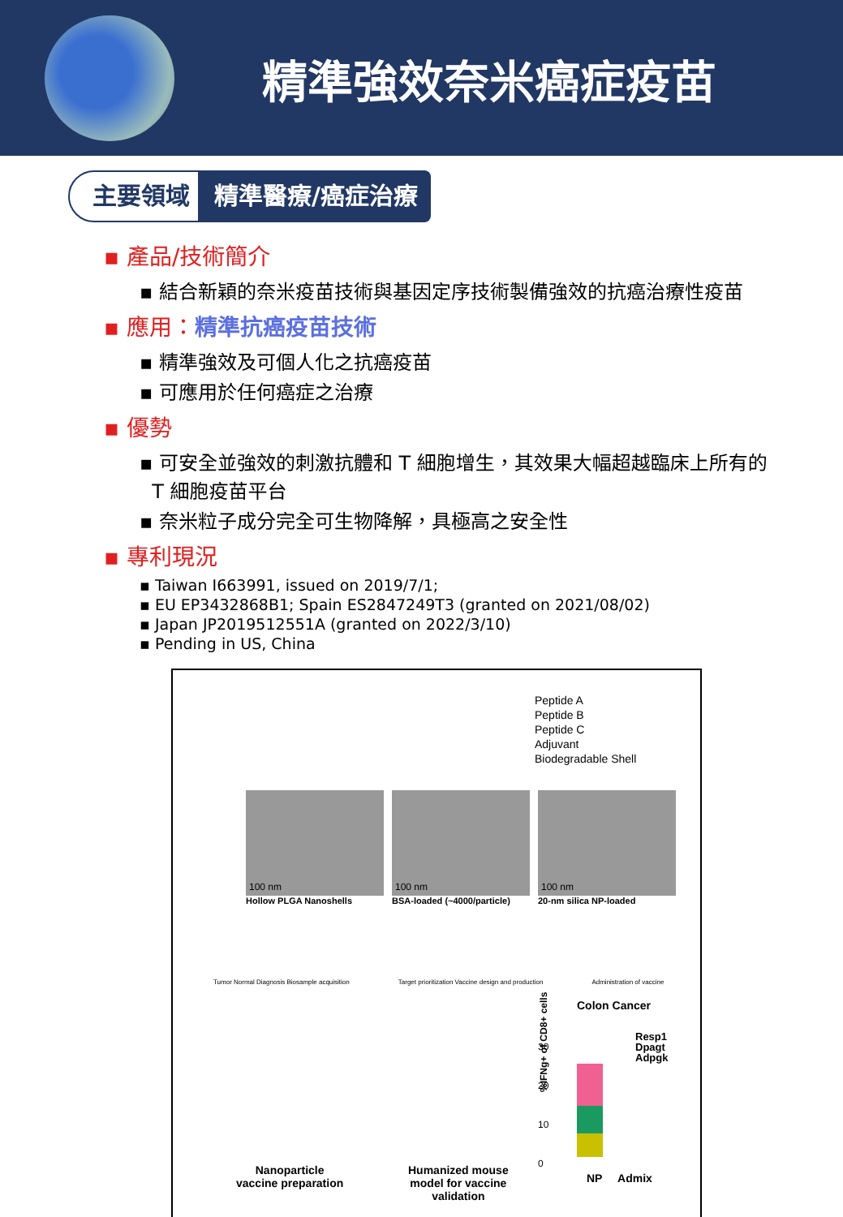精準強效奈米癌症疫苗
主要領域
精準醫療/癌症治療
▪ 產品/技術簡介
▪ 結合新穎的奈米疫苗技術與基因定序技術製備強效的抗癌治療性疫苗
▪ 應用：精準抗癌疫苗技術
▪ 精準強效及可個人化之抗癌疫苗
▪ 可應用於任何癌症之治療
▪ 優勢
▪ 可安全並強效的刺激抗體和 T 細胞增生，其效果大幅超越臨床上所有的
T 細胞疫苗平台
▪ 奈米粒子成分完全可生物降解，具極高之安全性
▪ 專利現況
▪ Taiwan I663991, issued on 2019/7/1;
▪ EU EP3432868B1; Spain ES2847249T3 (granted on 2021/08/02)
▪ Japan JP2019512551A (granted on 2022/3/10)
▪ Pending in US, China
Peptide A
Peptide B
Peptide C
Adjuvant
Biodegradable Shell
100 nm 100 nm 100 nm
Hollow PLGA Nanoshells BSA-loaded (~4000/particle)
20-nm silica NP-loaded
Tumor Normal Diagnosis Biosample acquisition Target prioritization Vaccine design and production Administration of vaccine
Colon Cancer
Resp1
Dpagt
Adpgk
30
20
10
0
%IFNg+ of CD8+ cells
NP Admix
Nanoparticle
vaccine preparation
Humanized mouse
model for vaccine
validation